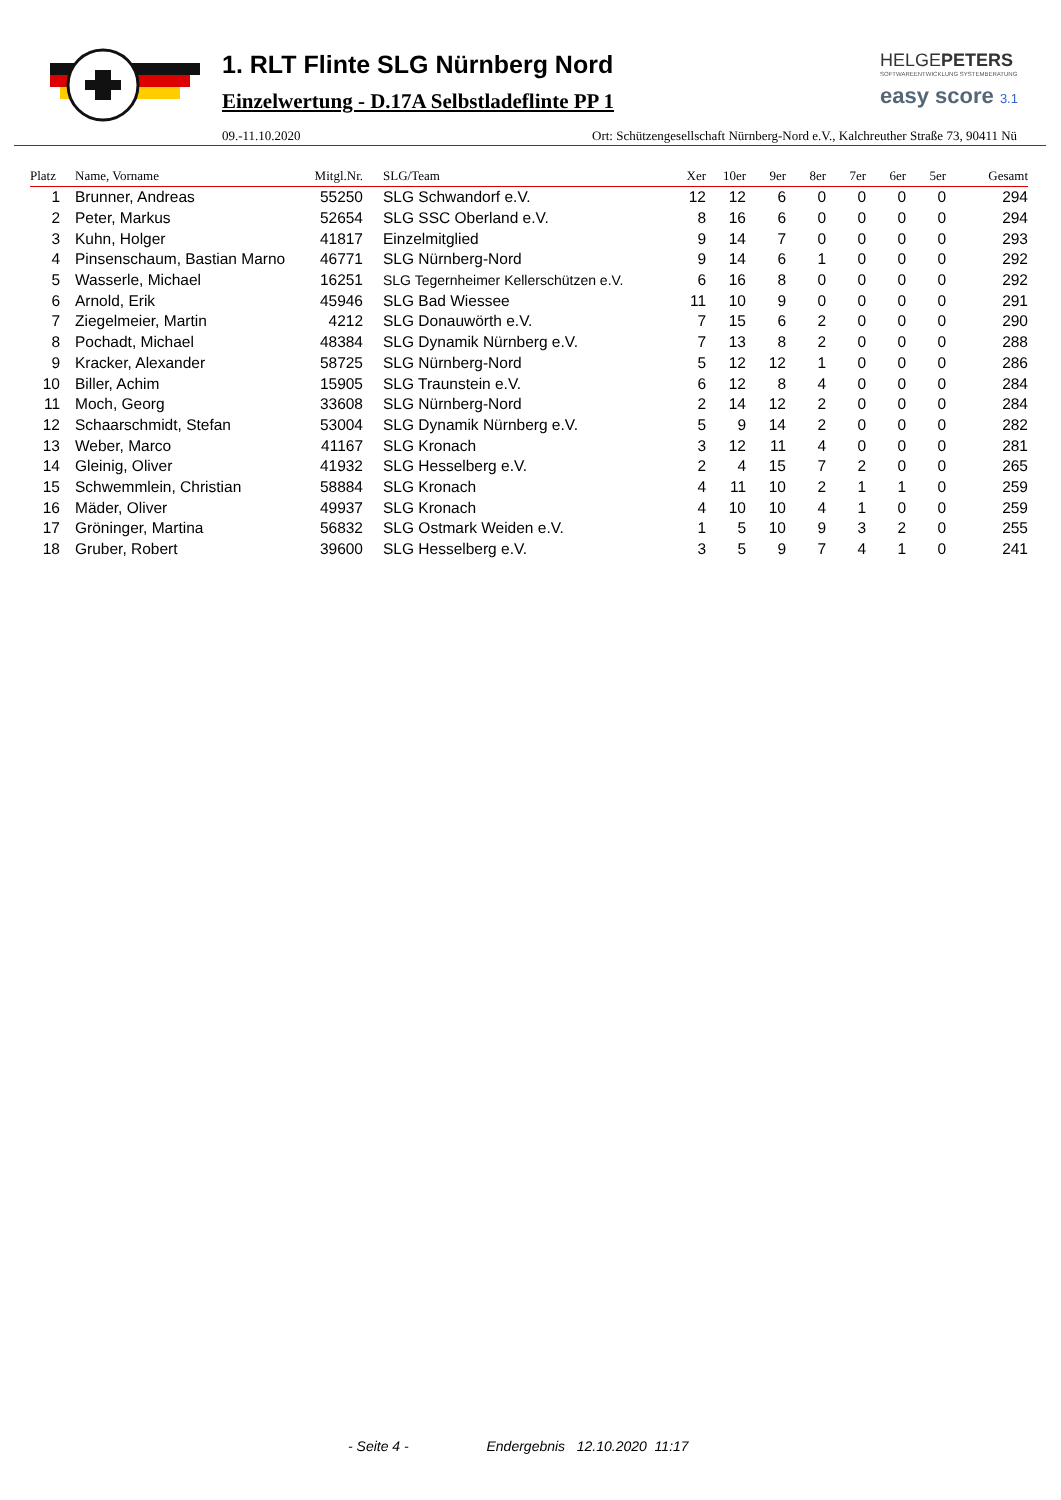1. RLT Flinte SLG Nürnberg Nord
Einzelwertung - D.17A Selbstladeflinte PP 1
HELGEPETERS
SOFTWAREENTWICKLUNG SYSTEMBERATUNG
easy score 3.1
09.-11.10.2020 Ort: Schützengesellschaft Nürnberg-Nord e.V., Kalchreuther Straße 73, 90411 Nü
| Platz | Name, Vorname | Mitgl.Nr. | SLG/Team | Xer | 10er | 9er | 8er | 7er | 6er | 5er | Gesamt |
| --- | --- | --- | --- | --- | --- | --- | --- | --- | --- | --- | --- |
| 1 | Brunner, Andreas | 55250 | SLG Schwandorf e.V. | 12 | 12 | 6 | 0 | 0 | 0 | 0 | 294 |
| 2 | Peter, Markus | 52654 | SLG SSC Oberland e.V. | 8 | 16 | 6 | 0 | 0 | 0 | 0 | 294 |
| 3 | Kuhn, Holger | 41817 | Einzelmitglied | 9 | 14 | 7 | 0 | 0 | 0 | 0 | 293 |
| 4 | Pinsenschaum, Bastian Marno | 46771 | SLG Nürnberg-Nord | 9 | 14 | 6 | 1 | 0 | 0 | 0 | 292 |
| 5 | Wasserle, Michael | 16251 | SLG Tegernheimer Kellerschützen e.V. | 6 | 16 | 8 | 0 | 0 | 0 | 0 | 292 |
| 6 | Arnold, Erik | 45946 | SLG Bad Wiessee | 11 | 10 | 9 | 0 | 0 | 0 | 0 | 291 |
| 7 | Ziegelmeier, Martin | 4212 | SLG Donauwörth e.V. | 7 | 15 | 6 | 2 | 0 | 0 | 0 | 290 |
| 8 | Pochadt, Michael | 48384 | SLG Dynamik Nürnberg e.V. | 7 | 13 | 8 | 2 | 0 | 0 | 0 | 288 |
| 9 | Kracker, Alexander | 58725 | SLG Nürnberg-Nord | 5 | 12 | 12 | 1 | 0 | 0 | 0 | 286 |
| 10 | Biller, Achim | 15905 | SLG Traunstein e.V. | 6 | 12 | 8 | 4 | 0 | 0 | 0 | 284 |
| 11 | Moch, Georg | 33608 | SLG Nürnberg-Nord | 2 | 14 | 12 | 2 | 0 | 0 | 0 | 284 |
| 12 | Schaarschmidt, Stefan | 53004 | SLG Dynamik Nürnberg e.V. | 5 | 9 | 14 | 2 | 0 | 0 | 0 | 282 |
| 13 | Weber, Marco | 41167 | SLG Kronach | 3 | 12 | 11 | 4 | 0 | 0 | 0 | 281 |
| 14 | Gleinig, Oliver | 41932 | SLG Hesselberg e.V. | 2 | 4 | 15 | 7 | 2 | 0 | 0 | 265 |
| 15 | Schwemmlein, Christian | 58884 | SLG Kronach | 4 | 11 | 10 | 2 | 1 | 1 | 0 | 259 |
| 16 | Mäder, Oliver | 49937 | SLG Kronach | 4 | 10 | 10 | 4 | 1 | 0 | 0 | 259 |
| 17 | Gröninger, Martina | 56832 | SLG Ostmark Weiden e.V. | 1 | 5 | 10 | 9 | 3 | 2 | 0 | 255 |
| 18 | Gruber, Robert | 39600 | SLG Hesselberg e.V. | 3 | 5 | 9 | 7 | 4 | 1 | 0 | 241 |
- Seite 4 - Endergebnis 12.10.2020 11:17